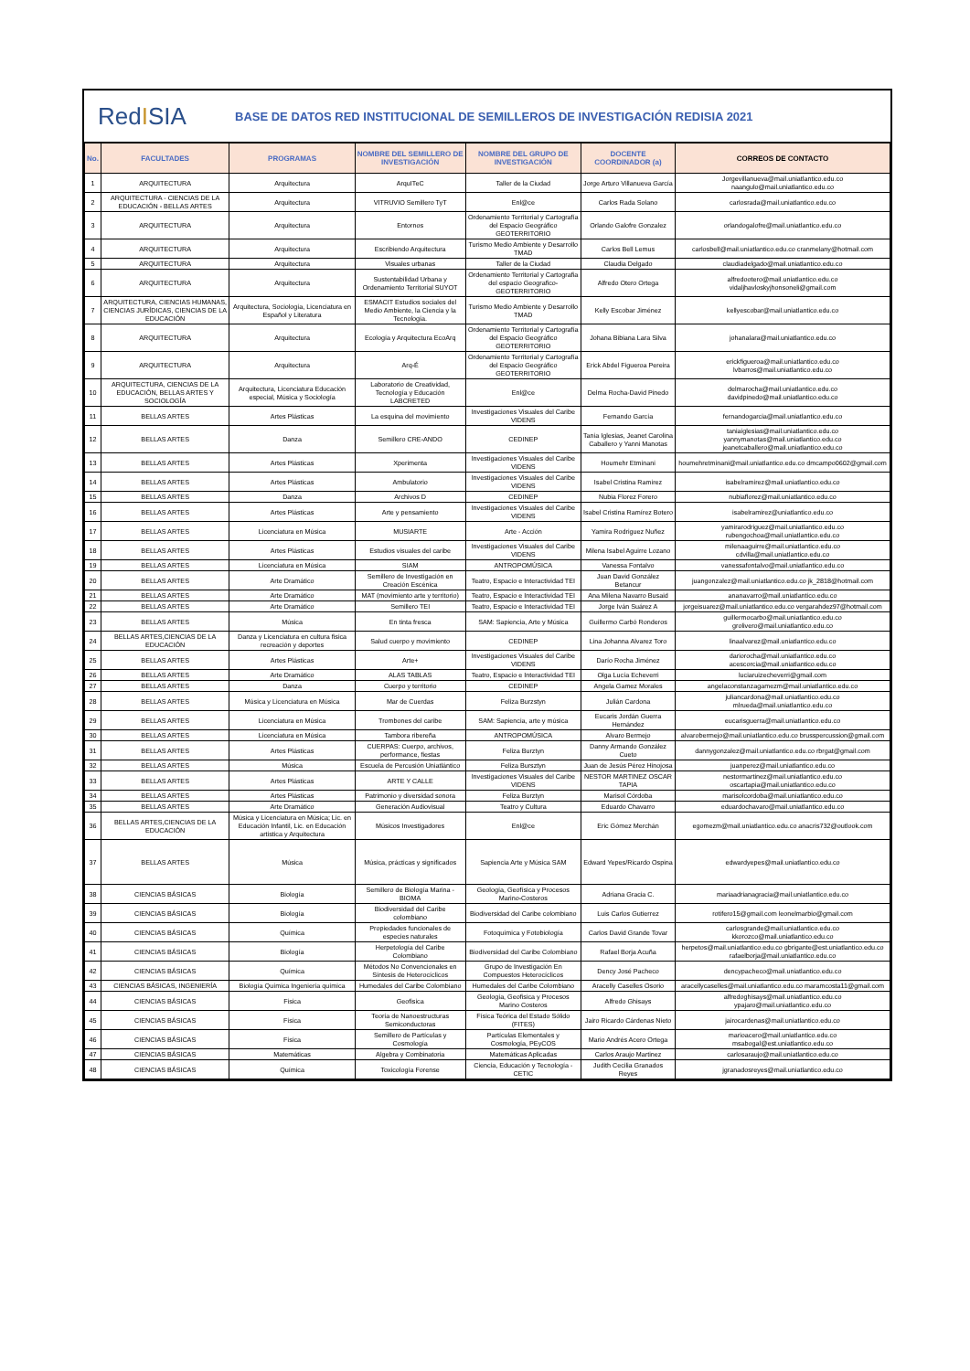RedISIA
BASE DE DATOS RED INSTITUCIONAL DE SEMILLEROS DE INVESTIGACIÓN REDISIA 2021
| No. | FACULTADES | PROGRAMAS | NOMBRE DEL SEMILLERO DE INVESTIGACIÓN | NOMBRE DEL GRUPO DE INVESTIGACIÓN | DOCENTE COORDINADOR (a) | CORREOS DE CONTACTO |
| --- | --- | --- | --- | --- | --- | --- |
| 1 | ARQUITECTURA | Arquitectura | ArquITeC | Taller de la Ciudad | Jorge Arturo Villanueva García | Jorgevillanueva@mail.uniatlantico.edu.co naangulo@mail.uniatlantico.edu.co |
| 2 | ARQUITECTURA - CIENCIAS DE LA EDUCACIÓN - BELLAS ARTES | Arquitectura | VITRUVIO Semillero TyT | Enl@ce | Carlos Rada Solano | carlosrada@mail.uniatlantico.edu.co |
| 3 | ARQUITECTURA | Arquitectura | Entornos | Ordenamiento Territorial y Cartografía del Espacio Geográfico GEOTERRITORIO | Orlando Galofre Gonzalez | orlandogalofre@mail.uniatlantico.edu.co |
| 4 | ARQUITECTURA | Arquitectura | Escribiendo Arquitectura | Turismo Medio Ambiente y Desarrollo TMAD | Carlos Bell Lemus | carlosbell@mail.uniatlantico.edu.co cranmelany@hotmail.com |
| 5 | ARQUITECTURA | Arquitectura | Visuales urbanas | Taller de la Ciudad | Claudia Delgado | claudiadelgado@mail.uniatlantico.edu.co |
| 6 | ARQUITECTURA | Arquitectura | Sustentabilidad Urbana y Ordenamiento Territorial SUYOT | Ordenamiento Territorial y Cartografia del espacio Geografico-GEOTERRITORIO | Alfredo Otero Ortega | alfredootero@mail.uniatlantico.edu.co vidaljhavloskyjhonsoneli@gmail.com |
| 7 | ARQUITECTURA, CIENCIAS HUMANAS, CIENCIAS JURÍDICAS, CIENCIAS DE LA EDUCACIÓN | Arquitectura, Sociología, Licenciatura en Español y Literatura | ESMACIT Estudios sociales del Medio Ambiente, la Ciencia y la Tecnología. | Turismo Medio Ambiente y Desarrollo TMAD | Kelly Escobar Jiménez | kellyescobar@mail.uniatlantico.edu.co |
| 8 | ARQUITECTURA | Arquitectura | Ecología y Arquitectura EcoArq | Ordenamiento Territorial y Cartografía del Espacio Geográfico GEOTERRITORIO | Johana Bibiana Lara Silva | johanalara@mail.uniatlantico.edu.co |
| 9 | ARQUITECTURA | Arquitectura | Arq-É | Ordenamiento Territorial y Cartografía del Espacio Geográfico GEOTERRITORIO | Erick Abdel Figueroa Pereira | erickfigueroa@mail.uniatlantico.edu.co lvbarros@mail.uniatlantico.edu.co |
| 10 | ARQUITECTURA, CIENCIAS DE LA EDUCACIÓN, BELLAS ARTES Y SOCIOLOGÍA | Arquitectura, Licenciatura Educación especial, Música y Sociología | Laboratorio de Creatividad, Tecnología y Educación LABCRETED | Enl@ce | Delma Rocha-David Pinedo | delmarocha@mail.uniatlantico.edu.co davidpinedo@mail.uniatlantico.edu.co |
| 11 | BELLAS ARTES | Artes Plásticas | La esquina del movimiento | Investigaciones Visuales del Caribe VIDENS | Fernando García | fernandogarcia@mail.uniatlantico.edu.co |
| 12 | BELLAS ARTES | Danza | Semillero CRE-ANDO | CEDINEP | Tania Iglesias, Jeanet Carolina Caballero y Yanni Manotas | taniaiglesias@mail.uniatlantico.edu.co yannymanotas@mail.uniatlantico.edu.co jeanetcaballero@mail.uniatlantico.edu.co |
| 13 | BELLAS ARTES | Artes Plásticas | Xperimenta | Investigaciones Visuales del Caribe VIDENS | Houmehr Etminani | houmehretminani@mail.uniatlantico.edu.co dmcampo0602@gmail.com |
| 14 | BELLAS ARTES | Artes Plásticas | Ambulatorio | Investigaciones Visuales del Caribe VIDENS | Isabel Cristina Ramirez | isabelramirez@mail.uniatlantico.edu.co |
| 15 | BELLAS ARTES | Danza | Archivos D | CEDINEP | Nubia Florez Forero | nubiaflorez@mail.uniatlantico.edu.co |
| 16 | BELLAS ARTES | Artes Plásticas | Arte y pensamiento | Investigaciones Visuales del Caribe VIDENS | Isabel Cristina Ramírez Botero | isabelramirez@uniatlantico.edu.co |
| 17 | BELLAS ARTES | Licenciatura en Música | MUSIARTE | Arte - Acción | Yamira Rodriguez Nuñez | yamirarodriguez@mail.uniatlantico.edu.co rubengochoa@mail.uniatlantico.edu.co |
| 18 | BELLAS ARTES | Artes Plásticas | Estudios visuales del caribe | Investigaciones Visuales del Caribe VIDENS | Milena Isabel Aguirre Lozano | milenaaguirre@mail.uniatlantico.edu.co cdvilla@mail.uniatlantico.edu.co |
| 19 | BELLAS ARTES | Licenciatura en Música | SIAM | ANTROPOMÚSICA | Vanessa Fontalvo | vanessafontalvo@mail.uniatlantico.edu.co |
| 20 | BELLAS ARTES | Arte Dramático | Semillero de Investigación en Creación Escénica | Teatro, Espacio e Interactividad TEI | Juan David González Betancur | juangonzalez@mail.uniatlantico.edu.co jk_2818@hotmail.com |
| 21 | BELLAS ARTES | Arte Dramático | MAT (movimiento arte y territorio) | Teatro, Espacio e Interactividad TEI | Ana Milena Navarro Busaid | ananavarro@mail.uniatlantico.edu.co |
| 22 | BELLAS ARTES | Arte Dramático | Semillero TEI | Teatro, Espacio e Interactividad TEI | Jorge Iván Suárez A | jorgeisuarez@mail.uniatlantico.edu.co vergarahdez97@hotmail.com |
| 23 | BELLAS ARTES | Música | En tinta fresca | SAM: Sapiencia, Arte y Música | Guillermo Carbó Ronderos | guillermocarbo@mail.uniatlantico.edu.co grolivero@mail.uniatlantico.edu.co |
| 24 | BELLAS ARTES,CIENCIAS DE LA EDUCACIÓN | Danza y Licenciatura en cultura fisica recreación y deportes | Salud cuerpo y movimiento | CEDINEP | Lina Johanna Alvarez Toro | linaalvarez@mail.uniatlantico.edu.co |
| 25 | BELLAS ARTES | Artes Plásticas | Arte+ | Investigaciones Visuales del Caribe VIDENS | Darío Rocha Jiménez | dariorocha@mail.uniatlantico.edu.co acescorcia@mail.uniatlantico.edu.co |
| 26 | BELLAS ARTES | Arte Dramático | ALAS TABLAS | Teatro, Espacio e Interactividad TEI | Olga Lucía Echeverri | luciaruizecheverri@gmail.com |
| 27 | BELLAS ARTES | Danza | Cuerpo y territorio | CEDINEP | Angela Gamez Morales | angelaconstanzagamezm@mail.uniatlantico.edu.co |
| 28 | BELLAS ARTES | Música y Licenciatura en Música | Mar de Cuerdas | Feliza Burzstyn | Julián Cardona | juliancardona@mail.uniatlantico.edu.co mlrueda@mail.uniatlantico.edu.co |
| 29 | BELLAS ARTES | Licenciatura en Música | Trombones del caribe | SAM: Sapiencia, arte y música | Eucaris Jordán Guerra Hernández | eucarisguerra@mail.uniatlantico.edu.co |
| 30 | BELLAS ARTES | Licenciatura en Música | Tambora ribereña | ANTROPOMÚSICA | Alvaro Bermejo | alvarobermejo@mail.uniatlantico.edu.co brusspercussion@gmail.com |
| 31 | BELLAS ARTES | Artes Plásticas | CUERPAS: Cuerpo, archivos, performance, fiestas | Feliza Burztyn | Danny Armando González Cueto | dannygonzalez@mail.uniatlantico.edu.co rbrgat@gmail.com |
| 32 | BELLAS ARTES | Música | Escuela de Percusión Uniatlántico | Feliza Bursztyn | Juan de Jesús Pérez Hinojosa | juanperez@mail.uniatlantico.edu.co |
| 33 | BELLAS ARTES | Artes Plásticas | ARTE Y CALLE | Investigaciones Visuales del Caribe VIDENS | NESTOR MARTINEZ OSCAR TAPIA | nestormartinez@mail.uniatlantico.edu.co oscartapia@mail.uniatlantico.edu.co |
| 34 | BELLAS ARTES | Artes Plásticas | Patrimonio y diversidad sonora | Feliza Burztyn | Marisol Córdoba | marisolcordoba@mail.uniatlantico.edu.co |
| 35 | BELLAS ARTES | Arte Dramático | Generación Audiovisual | Teatro y Cultura | Eduardo Chavarro | eduardochavaro@mail.uniatlantico.edu.co |
| 36 | BELLAS ARTES,CIENCIAS DE LA EDUCACIÓN | Música y Licenciatura en Música; Lic. en Educación Infantil, Lic. en Educación artistica y Arquitectura | Músicos Investigadores | Enl@ce | Eric Gómez Merchán | egomezm@mail.uniatlantico.edu.co anacris732@outlook.com |
| 37 | BELLAS ARTES | Música | Música, prácticas y significados | Sapiencia Arte y Música SAM | Edward Yepes/Ricardo Ospina | edwardyepes@mail.uniatlantico.edu.co |
| 38 | CIENCIAS BÁSICAS | Biología | Semillero de Biología Marina - BIOMA | Geología, Geofísica y Procesos Marino-Costeros | Adriana Gracia C. | mariaadrianagracia@mail.uniatlantico.edu.co |
| 39 | CIENCIAS BÁSICAS | Biología | Biodiversidad del Caribe colombiano | Biodiversidad del Caribe colombiano | Luis Carlos Gutierrez | rotifero15@gmail.com leonelmarbio@gmail.com |
| 40 | CIENCIAS BÁSICAS | Química | Propiedades funcionales de especies naturales | Fotoquímica y Fotobiología | Carlos David Grande Tovar | carlosgrande@mail.uniatlantico.edu.co kkorozco@mail.uniatlantico.edu.co |
| 41 | CIENCIAS BÁSICAS | Biología | Herpetología del Caribe Colombiano | Biodiversidad del Caribe Colombiano | Rafael Borja Acuña | herpetos@mail.uniatlantico.edu.co gbrigante@est.uniatlantico.edu.co rafaelborja@mail.uniatlantico.edu.co |
| 42 | CIENCIAS BÁSICAS | Química | Métodos No Convencionales en Síntesis de Heterocíclicos | Grupo de Investigación En Compuestos Heterocíclicos | Dency José Pacheco | dencypacheco@mail.uniatlantico.edu.co |
| 43 | CIENCIAS BÁSICAS, INGENIERÍA | Biología Química Ingeniería química | Humedales del Caribe Colombiano | Humedales del Caribe Colombiano | Aracelly Caselles Osorio | aracellycaselles@mail.uniatlantico.edu.co maramcosta11@gmail.com |
| 44 | CIENCIAS BÁSICAS | Fisica | Geofisica | Geología, Geofisica y Procesos Marino Costeros | Alfredo Ghisays | alfredoghisays@mail.uniatlantico.edu.co ypajaro@mail.uniatlantico.edu.co |
| 45 | CIENCIAS BÁSICAS | Física | Teoría de Nanoestructuras Semiconductoras | Física Teórica del Estado Sólido (FITES) | Jairo Ricardo Cárdenas Nieto | jairocardenas@mail.uniatlantico.edu.co |
| 46 | CIENCIAS BÁSICAS | Física | Semillero de Partículas y Cosmología | Partículas Elementales y Cosmología, PEyCOS | Mario Andrés Acero Ortega | marioacero@mail.uniatlantico.edu.co msabogal@est.uniatlantico.edu.co |
| 47 | CIENCIAS BÁSICAS | Matemáticas | Algebra y Combinatoria | Matemáticas Aplicadas | Carlos Araujo Martinez | carlosaraujo@mail.uniatlantico.edu.co |
| 48 | CIENCIAS BÁSICAS | Química | Toxicología Forense | Ciencia, Educación y Tecnología - CETIC | Judith Cecilia Granados Reyes | jgranadosreyes@mail.uniatlantico.edu.co |